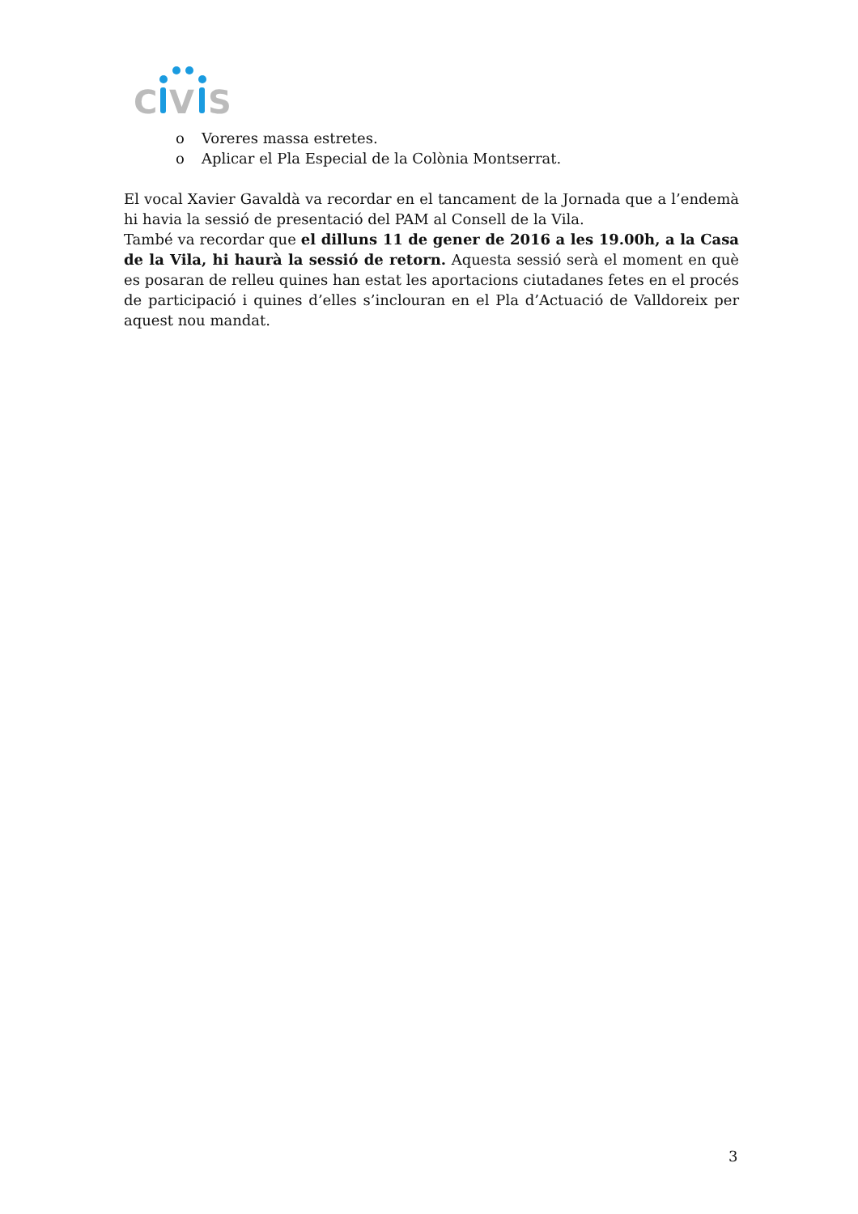C
V
S
o Voreres massa estretes.
o Aplicar el Pla Especial de la Colònia Montserrat.
El vocal Xavier Gavaldà va recordar en el tancament de la Jornada que a l’endemà hi havia la sessió de presentació del PAM al Consell de la Vila.
També va recordar que el dilluns 11 de gener de 2016 a les 19.00h, a la Casa de la Vila, hi haurà la sessió de retorn. Aquesta sessió serà el moment en què es posaran de relleu quines han estat les aportacions ciutadanes fetes en el procés de participació i quines d’elles s’inclouran en el Pla d’Actuació de Valldoreix per aquest nou mandat.
3